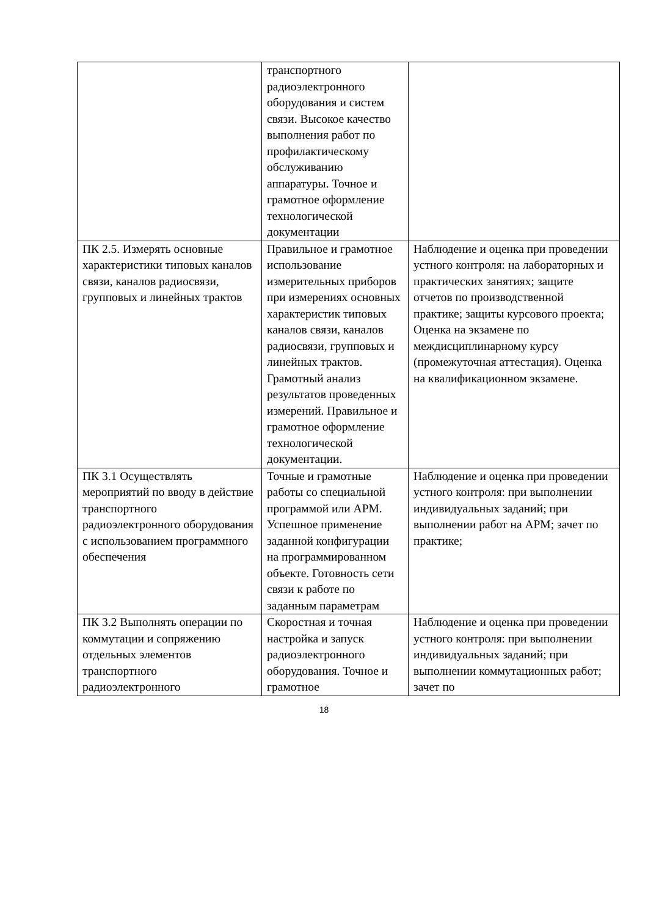| | транспортного радиоэлектронного оборудования и систем связи. Высокое качество выполнения работ по профилактическому обслуживанию аппаратуры. Точное и грамотное оформление технологической документации | |
| ПК 2.5. Измерять основные характеристики типовых каналов связи, каналов радиосвязи, групповых и линейных трактов | Правильное и грамотное использование измерительных приборов при измерениях основных характеристик типовых каналов связи, каналов радиосвязи, групповых и линейных трактов. Грамотный анализ результатов проведенных измерений. Правильное и грамотное оформление технологической документации. | Наблюдение и оценка при проведении устного контроля: на лабораторных и практических занятиях; защите отчетов по производственной практике; защиты курсового проекта; Оценка на экзамене по междисциплинарному курсу (промежуточная аттестация). Оценка на квалификационном экзамене. |
| ПК 3.1 Осуществлять мероприятий по вводу в действие транспортного радиоэлектронного оборудования с использованием программного обеспечения | Точные и грамотные работы со специальной программой или АРМ. Успешное применение заданной конфигурации на программированном объекте. Готовность сети связи к работе по заданным параметрам | Наблюдение и оценка при проведении устного контроля: при выполнении индивидуальных заданий; при выполнении работ на АРМ; зачет по практике; |
| ПК 3.2 Выполнять операции по коммутации и сопряжению отдельных элементов транспортного радиоэлектронного | Скоростная и точная настройка и запуск радиоэлектронного оборудования. Точное и грамотное | Наблюдение и оценка при проведении устного контроля: при выполнении индивидуальных заданий; при выполнении коммутационных работ; зачет по |
18